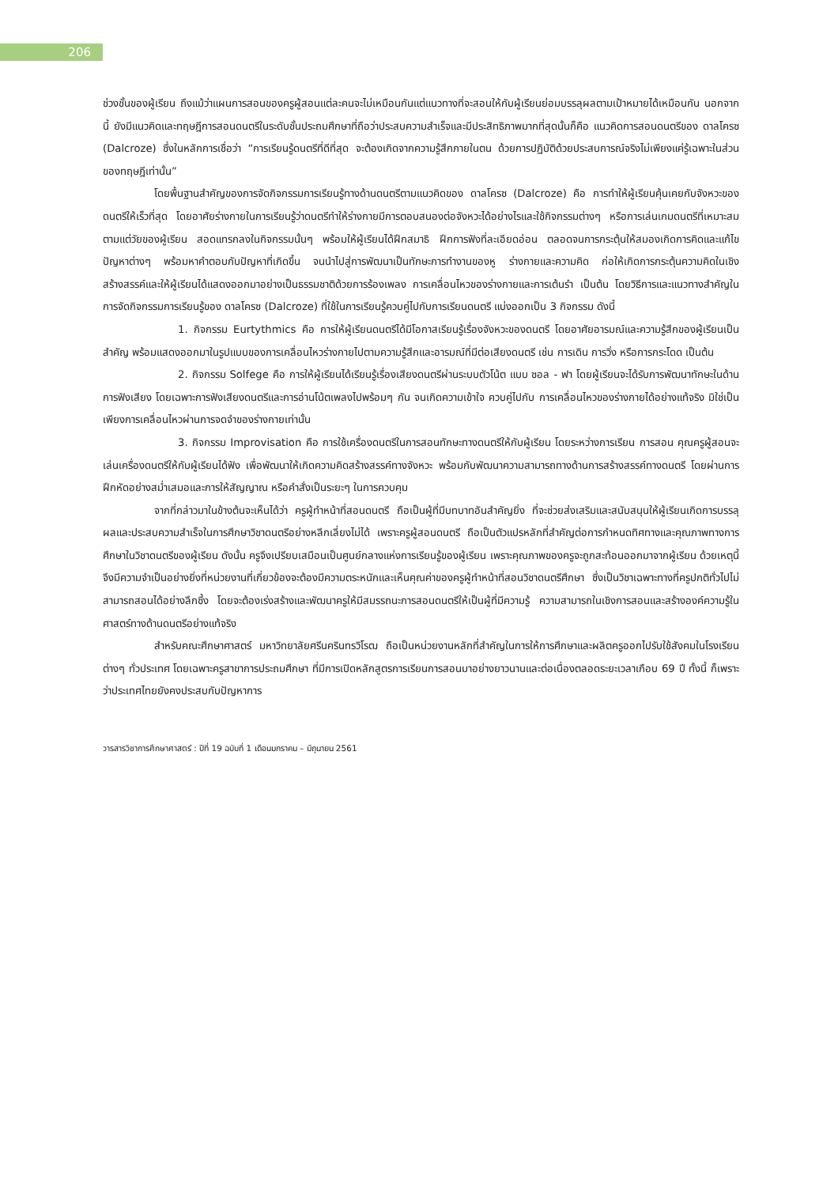206
ช่วงชั้นของผู้เรียน ถึงแม้ว่าแผนการสอนของครูผู้สอนแต่ละคนจะไม่เหมือนกันแต่แนวทางที่จะสอนให้กับผู้เรียนย่อมบรรลุผลตามเป้าหมายได้เหมือนกัน นอกจากนี้ ยังมีแนวคิดและทฤษฎีการสอนดนตรีในระดับชั้นประถมศึกษาที่ถือว่าประสบความสำเร็จและมีประสิทธิภาพมากที่สุดนั้นก็คือ แนวคิดการสอนดนตรีของ ดาลโครซ (Dalcroze) ซึ่งในหลักการเชื่อว่า “การเรียนรู้ดนตรีที่ดีที่สุด จะต้องเกิดจากความรู้สึกภายในตน ด้วยการปฏิบัติด้วยประสบการณ์จริงไม่เพียงแค่รู้เฉพาะในส่วนของทฤษฎีเท่านั้น”
โดยพื้นฐานสำคัญของการจัดกิจกรรมการเรียนรู้ทางด้านดนตรีตามแนวคิดของ ดาลโครซ (Dalcroze) คือ การทำให้ผู้เรียนคุ้นเคยกับจังหวะของดนตรีให้เร็วที่สุด โดยอาศัยร่างกายในการเรียนรู้ว่าดนตรีทำให้ร่างกายมีการตอบสนองต่อจังหวะได้อย่างไรและใช้กิจกรรมต่างๆ หรือการเล่นเกมดนตรีที่เหมาะสมตามแต่วัยของผู้เรียน สอดแทรกลงในกิจกรรมนั้นๆ พร้อมให้ผู้เรียนได้ฝึกสมาธิ ฝึกการฟังที่ละเอียดอ่อน ตลอดจนการกระตุ้นให้สมองเกิดการคิดและแก้ไขปัญหาต่างๆ พร้อมหาคำตอบกับปัญหาที่เกิดขึ้น จนนำไปสู่การพัฒนาเป็นทักษะการทำงานของหู ร่างกายและความคิด ก่อให้เกิดการกระตุ้นความคิดในเชิงสร้างสรรค์และให้ผู้เรียนได้แสดงออกมาอย่างเป็นธรรมชาติด้วยการร้องเพลง การเคลื่อนไหวของร่างกายและการเต้นรำ เป็นต้น โดยวิธีการและแนวทางสำคัญในการจัดกิจกรรมการเรียนรู้ของ ดาลโครซ (Dalcroze) ที่ใช้ในการเรียนรู้ควบคู่ไปกับการเรียนดนตรี แบ่งออกเป็น 3 กิจกรรม ดังนี้
1. กิจกรรม Eurtythmics คือ การให้ผู้เรียนดนตรีได้มีโอกาสเรียนรู้เรื่องจังหวะของดนตรี โดยอาศัยอารมณ์และความรู้สึกของผู้เรียนเป็นสำคัญ พร้อมแสดงออกมาในรูปแบบของการเคลื่อนไหวร่างกายไปตามความรู้สึกและอารมณ์ที่มีต่อเสียงดนตรี เช่น การเดิน การวิ่ง หรือการกระโดด เป็นต้น
2. กิจกรรม Solfege คือ การให้ผู้เรียนได้เรียนรู้เรื่องเสียงดนตรีผ่านระบบตัวโน้ต แบบ ซอล - ฟา โดยผู้เรียนจะได้รับการพัฒนาทักษะในด้านการฟังเสียง โดยเฉพาะการฟังเสียงดนตรีและการอ่านโน้ตเพลงไปพร้อมๆ กัน จนเกิดความเข้าใจ ควบคู่ไปกับ การเคลื่อนไหวของร่างกายได้อย่างแท้จริง มิใช่เป็นเพียงการเคลื่อนไหวผ่านการจดจำของร่างกายเท่านั้น
3. กิจกรรม Improvisation คือ การใช้เครื่องดนตรีในการสอนทักษะทางดนตรีให้กับผู้เรียน โดยระหว่างการเรียน การสอน คุณครูผู้สอนจะเล่นเครื่องดนตรีให้กับผู้เรียนได้ฟัง เพื่อพัฒนาให้เกิดความคิดสร้างสรรค์ทางจังหวะ พร้อมกับพัฒนาความสามารถทางด้านการสร้างสรรค์ทางดนตรี โดยผ่านการฝึกหัดอย่างสม่ำเสมอและการให้สัญญาณ หรือคำสั่งเป็นระยะๆ ในการควบคุม
จากที่กล่าวมาในข้างต้นจะเห็นได้ว่า ครูผู้ทำหน้าที่สอนดนตรี ถือเป็นผู้ที่มีบทบาทอันสำคัญยิ่ง ที่จะช่วยส่งเสริมและสนับสนุนให้ผู้เรียนเกิดการบรรลุผลและประสบความสำเร็จในการศึกษาวิชาดนตรีอย่างหลีกเลี่ยงไม่ได้ เพราะครูผู้สอนดนตรี ถือเป็นตัวแปรหลักที่สำคัญต่อการกำหนดทิศทางและคุณภาพทางการศึกษาในวิชาดนตรีของผู้เรียน ดังนั้น ครูจึงเปรียบเสมือนเป็นศูนย์กลางแห่งการเรียนรู้ของผู้เรียน เพราะคุณภาพของครูจะถูกสะท้อนออกมาจากผู้เรียน ด้วยเหตุนี้ จึงมีความจำเป็นอย่างยิ่งที่หน่วยงานที่เกี่ยวข้องจะต้องมีความตระหนักและเห็นคุณค่าของครูผู้ทำหน้าที่สอนวิชาดนตรีศึกษา ซึ่งเป็นวิชาเฉพาะทางที่ครูปกติทั่วไปไม่สามารถสอนได้อย่างลึกซึ้ง โดยจะต้องเร่งสร้างและพัฒนาครูให้มีสมรรถนะการสอนดนตรีให้เป็นผู้ที่มีความรู้ ความสามารถในเชิงการสอนและสร้างองค์ความรู้ในศาสตร์ทางด้านดนตรีอย่างแท้จริง
สำหรับคณะศึกษาศาสตร์ มหาวิทยาลัยศรีนครินทรวิโรฒ ถือเป็นหน่วยงานหลักที่สำคัญในการให้การศึกษาและผลิตครูออกไปรับใช้สังคมในโรงเรียนต่างๆ ทั่วประเทศ โดยเฉพาะครูสาขาการประถมศึกษา ที่มีการเปิดหลักสูตรการเรียนการสอนมาอย่างยาวนานและต่อเนื่องตลอดระยะเวลาเกือบ 69 ปี ทั้งนี้ ก็เพราะว่าประเทศไทยยังคงประสบกับปัญหาการ
วารสารวิชาการศึกษาศาสตร์ : ปีที่ 19 ฉบับที่ 1 เดือนมกราคม – มิถุนายน 2561